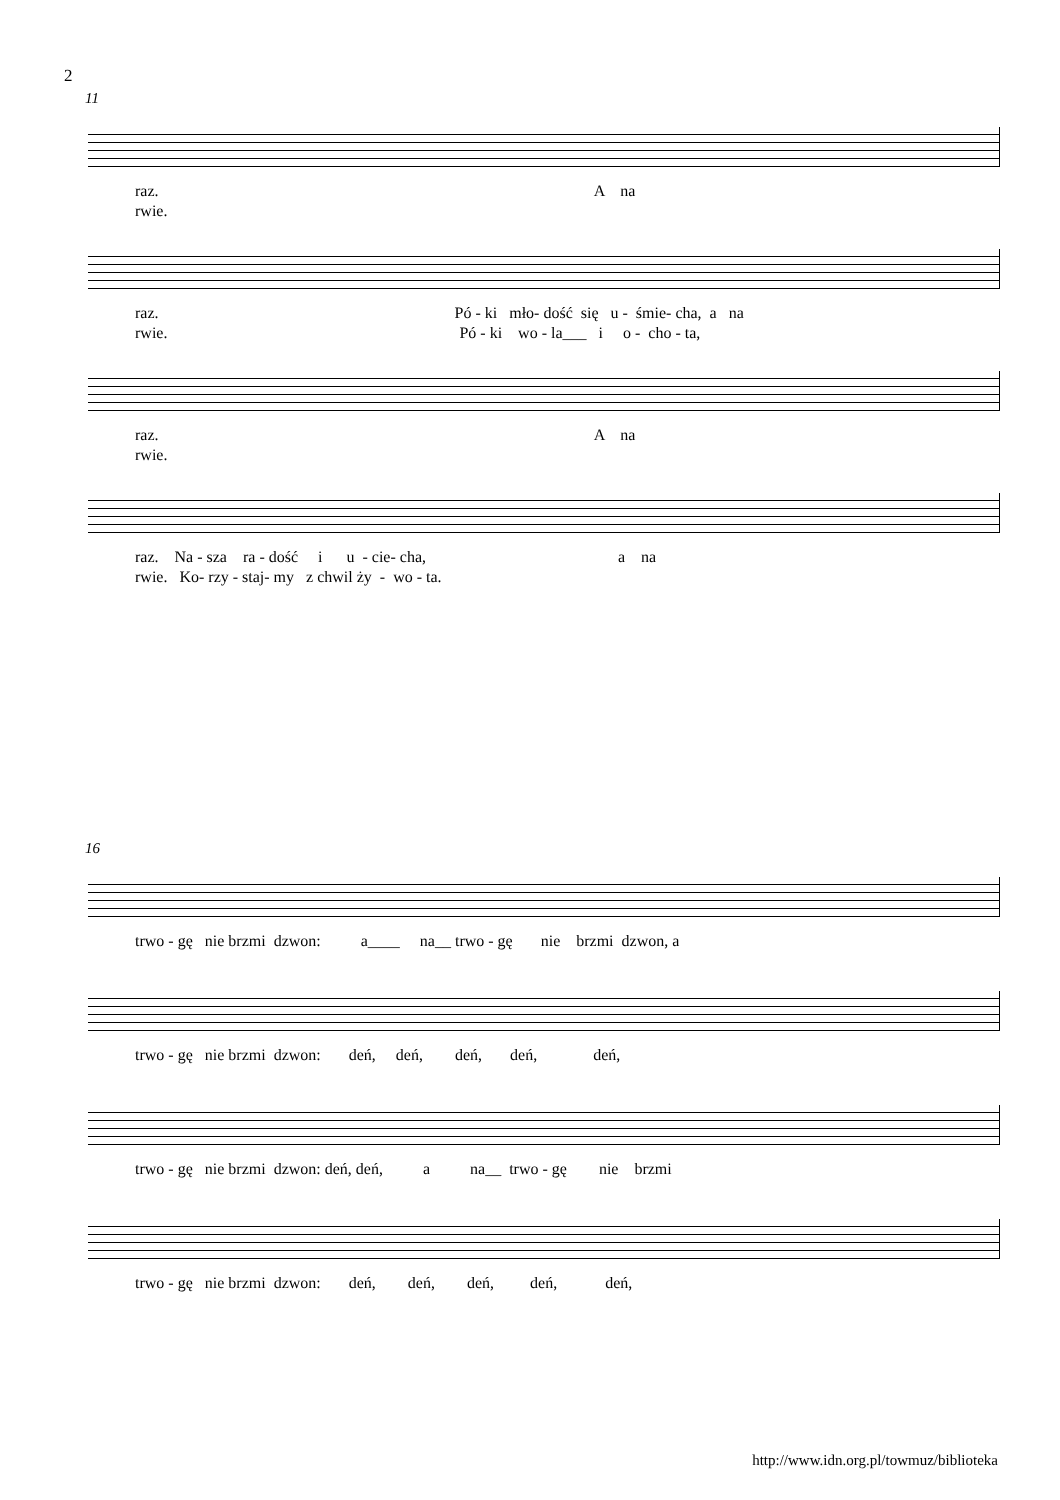2
11
raz. A na rwie.
raz. Pó - ki mło- dość się u - śmie- cha, a na rwie. Pó - ki wo - la___ i o - cho - ta,
raz. A na rwie.
raz. Na - sza ra - dość i u - cie- cha, a na rwie. Ko- rzy - staj- my z chwil ży - wo - ta.
16
trwo - gę nie brzmi dzwon: a____ na__ trwo - gę nie brzmi dzwon, a
trwo - gę nie brzmi dzwon: deń, deń, deń, deń, deń,
trwo - gę nie brzmi dzwon: deń, deń, a na__ trwo - gę nie brzmi
trwo - gę nie brzmi dzwon: deń, deń, deń, deń, deń,
http://www.idn.org.pl/towmuz/biblioteka